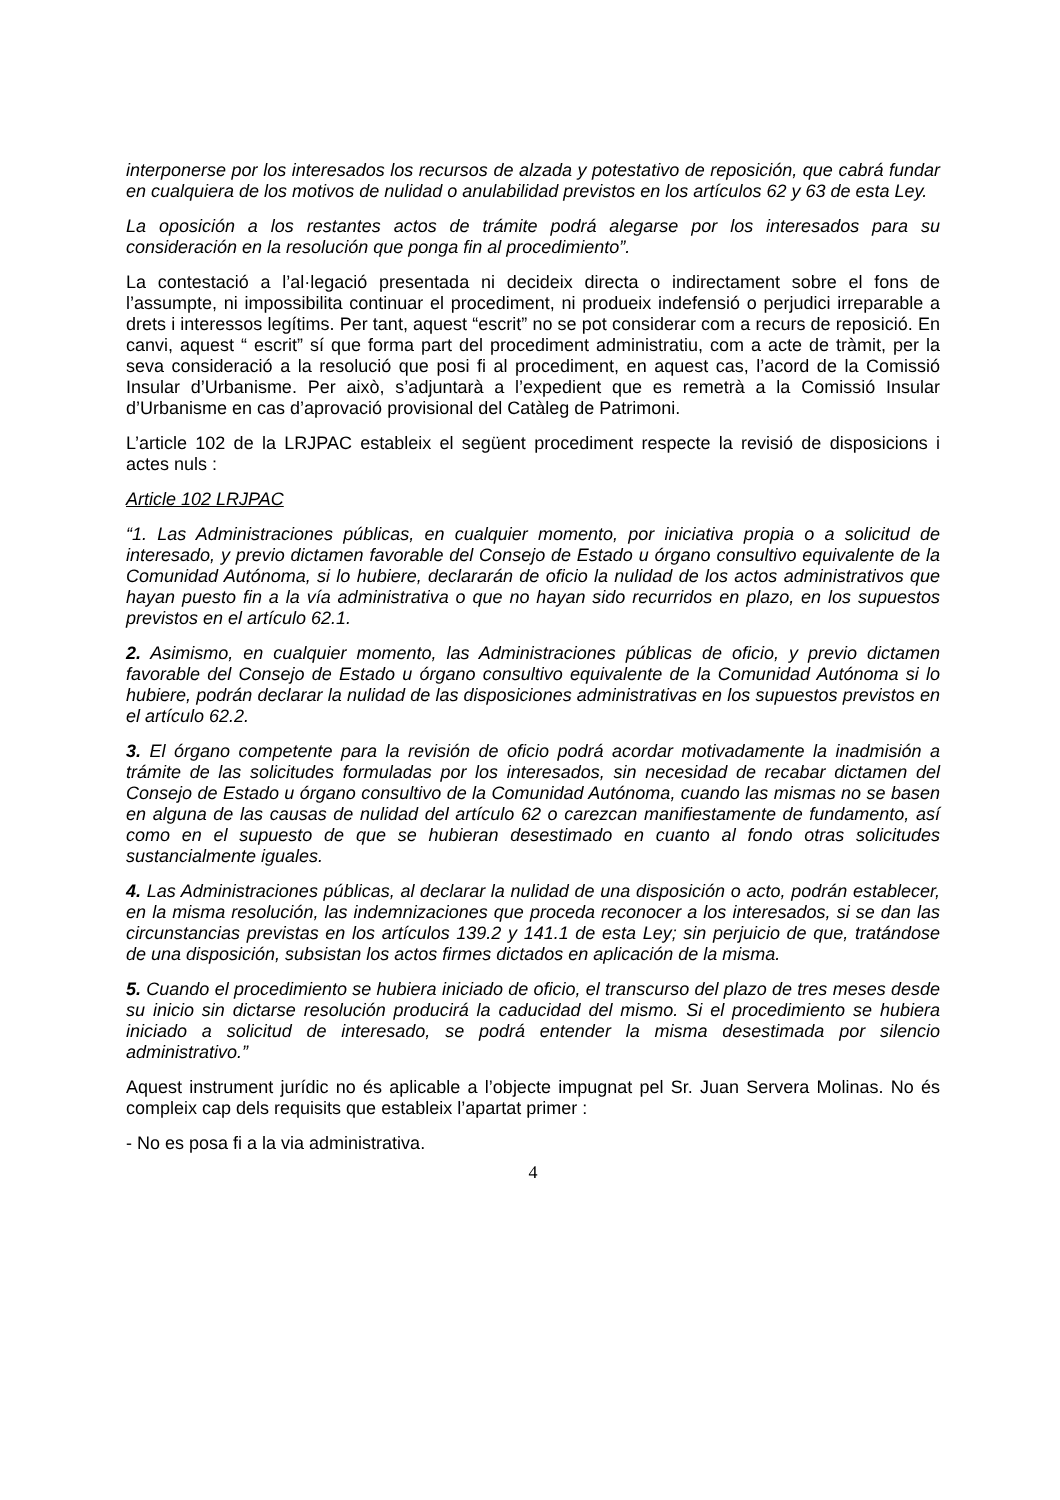interponerse por los interesados los recursos de alzada y potestativo de reposición, que cabrá fundar en cualquiera de los motivos de nulidad o anulabilidad previstos en los artículos 62 y 63 de esta Ley.
La oposición a los restantes actos de trámite podrá alegarse por los interesados para su consideración en la resolución que ponga fin al procedimiento”.
La contestació a l’al·legació presentada ni decideix directa o indirectament sobre el fons de l’assumpte, ni impossibilita continuar el procediment, ni produeix indefensió o perjudici irreparable a drets i interessos legítims. Per tant, aquest “escrit” no se pot considerar com a recurs de reposició. En canvi, aquest “ escrit” sí que forma part del procediment administratiu, com a acte de tràmit, per la seva consideració a la resolució que posi fi al procediment, en aquest cas, l’acord de la Comissió Insular d’Urbanisme. Per això, s’adjuntarà a l’expedient que es remetrà a la Comissió Insular d’Urbanisme en cas d’aprovació provisional del Catàleg de Patrimoni.
L’article 102 de la LRJPAC estableix el següent procediment respecte la revisió de disposicions i actes nuls :
Article 102 LRJPAC
“1. Las Administraciones públicas, en cualquier momento, por iniciativa propia o a solicitud de interesado, y previo dictamen favorable del Consejo de Estado u órgano consultivo equivalente de la Comunidad Autónoma, si lo hubiere, declararán de oficio la nulidad de los actos administrativos que hayan puesto fin a la vía administrativa o que no hayan sido recurridos en plazo, en los supuestos previstos en el artículo 62.1.
2. Asimismo, en cualquier momento, las Administraciones públicas de oficio, y previo dictamen favorable del Consejo de Estado u órgano consultivo equivalente de la Comunidad Autónoma si lo hubiere, podrán declarar la nulidad de las disposiciones administrativas en los supuestos previstos en el artículo 62.2.
3. El órgano competente para la revisión de oficio podrá acordar motivadamente la inadmisión a trámite de las solicitudes formuladas por los interesados, sin necesidad de recabar dictamen del Consejo de Estado u órgano consultivo de la Comunidad Autónoma, cuando las mismas no se basen en alguna de las causas de nulidad del artículo 62 o carezcan manifiestamente de fundamento, así como en el supuesto de que se hubieran desestimado en cuanto al fondo otras solicitudes sustancialmente iguales.
4. Las Administraciones públicas, al declarar la nulidad de una disposición o acto, podrán establecer, en la misma resolución, las indemnizaciones que proceda reconocer a los interesados, si se dan las circunstancias previstas en los artículos 139.2 y 141.1 de esta Ley; sin perjuicio de que, tratándose de una disposición, subsistan los actos firmes dictados en aplicación de la misma.
5. Cuando el procedimiento se hubiera iniciado de oficio, el transcurso del plazo de tres meses desde su inicio sin dictarse resolución producirá la caducidad del mismo. Si el procedimiento se hubiera iniciado a solicitud de interesado, se podrá entender la misma desestimada por silencio administrativo.”
Aquest instrument jurídic no és aplicable a l’objecte impugnat pel Sr. Juan Servera Molinas. No és compleix cap dels requisits que estableix l’apartat primer :
- No es posa fi a la via administrativa.
4